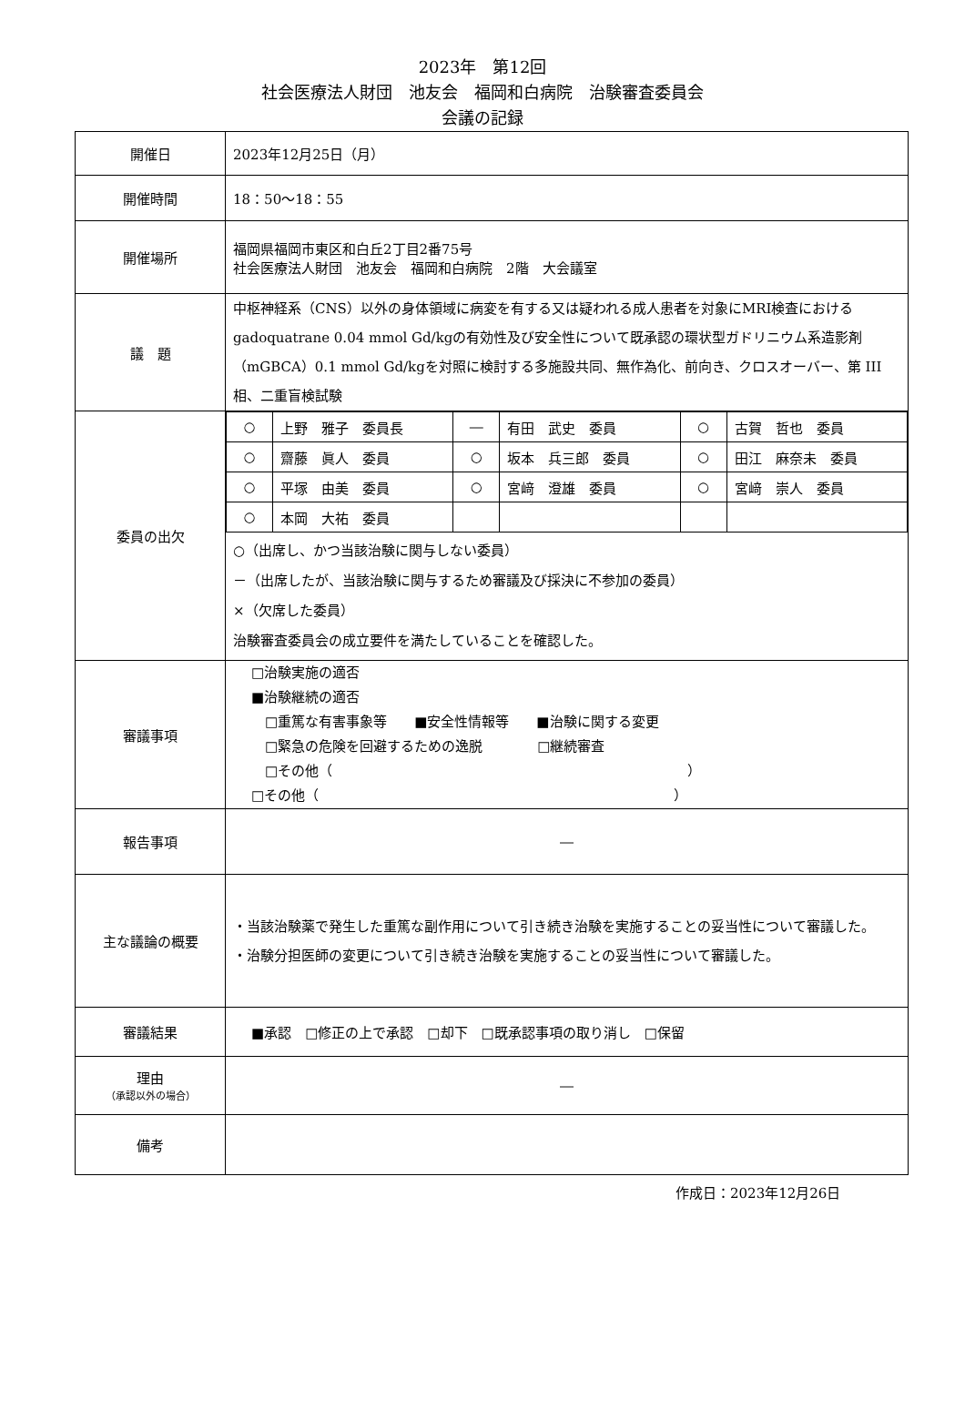2023年　第12回
社会医療法人財団　池友会　福岡和白病院　治験審査委員会
会議の記録
| 開催日 | 2023年12月25日（月） |
| 開催時間 | 18：50～18：55 |
| 開催場所 | 福岡県福岡市東区和白丘2丁目2番75号 社会医療法人財団 池友会 福岡和白病院 2階 大会議室 |
| 議 題 | 中枢神経系（CNS）以外の身体領域に病変を有する又は疑われる成人患者を対象にMRI検査におけるgadoquatrane 0.04 mmol Gd/kgの有効性及び安全性について既承認の環状型ガドリニウム系造影剤（mGBCA）0.1 mmol Gd/kgを対照に検討する多施設共同、無作為化、前向き、クロスオーバー、第 III 相、二重盲検試験 |
| 委員の出欠 | / ○ / 上野 雅子 委員長 / ― / 有田 武史 委員 / ○ / 古賀 哲也 委員 / / ○ / 齋藤 眞人 委員 / ○ / 坂本 兵三郎 委員 / ○ / 田江 麻奈未 委員 / / ○ / 平塚 由美 委員 / ○ / 宮﨑 澄雄 委員 / ○ / 宮﨑 崇人 委員 / / ○ / 本岡 大祐 委員 / / / / / ○（出席し、かつ当該治験に関与しない委員） －（出席したが、当該治験に関与するため審議及び採決に不参加の委員） ×（欠席した委員） 治験審査委員会の成立要件を満たしていることを確認した。 |
| 審議事項 | □治験実施の適否 ■治験継続の適否 □重篤な有害事象等 ■安全性情報等 ■治験に関する変更 □緊急の危険を回避するための逸脱 □継続審査 □その他（ ） □その他（ ） |
| 報告事項 | ― |
| 主な議論の概要 | ・当該治験薬で発生した重篤な副作用について引き続き治験を実施することの妥当性について審議した。 ・治験分担医師の変更について引き続き治験を実施することの妥当性について審議した。 |
| 審議結果 | ■承認 □修正の上で承認 □却下 □既承認事項の取り消し □保留 |
| 理由 （承認以外の場合） | ― |
| 備考 | |
作成日：2023年12月26日